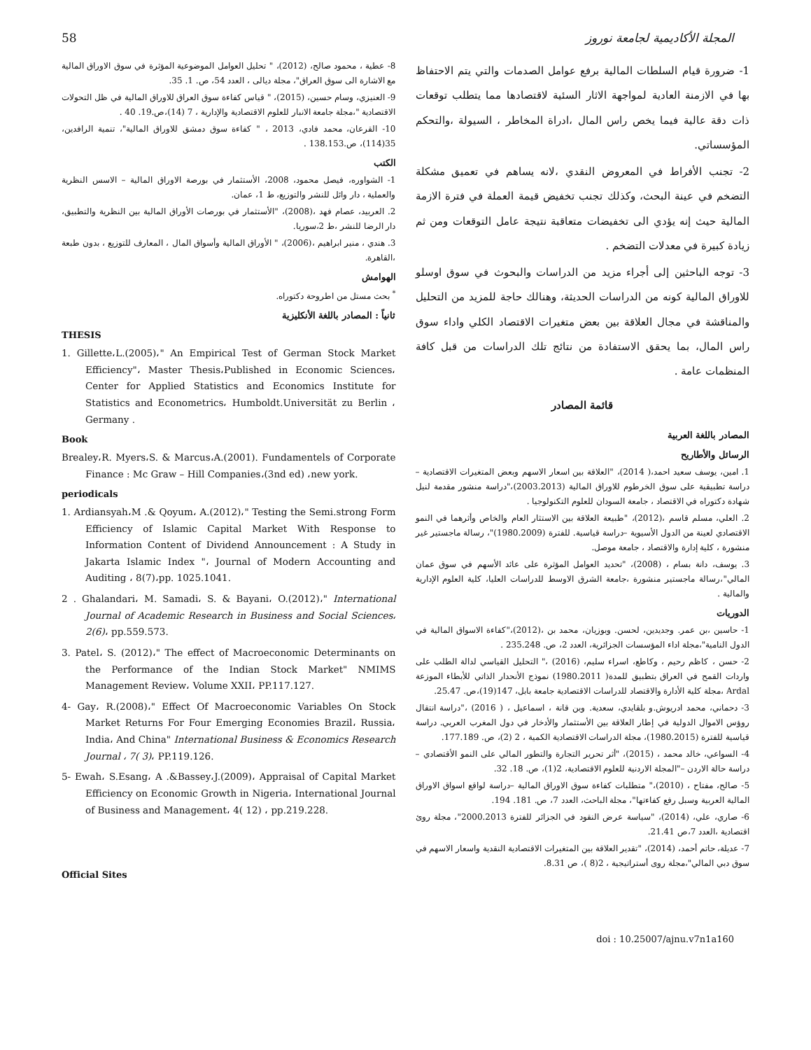58 المجلة الأكاديمية لجامعة نوروز
1- ضرورة قيام السلطات المالية برفع عوامل الصدمات والتي يتم الاحتفاظ بها في الازمنة العادية لمواجهة الاثار السئية لاقتصادها مما يتطلب توقعات ذات دقة عالية فيما يخص راس المال ،ادراة المخاطر ، السيولة ،والتحكم المؤسساتي.
2- تجنب الأفراط في المعروض النقدي ،لانه يساهم في تعميق مشكلة التضخم في عينة البحث، وكذلك تجنب تخفيض قيمة العملة في فترة الازمة المالية حيث إنه يؤدي الى تخفيضات متعاقبة نتيجة عامل التوقعات ومن ثم زيادة كبيرة في معدلات التضخم .
3- توجه الباحثين إلى أجراء مزيد من الدراسات والبحوث في سوق اوسلو للاوراق المالية كونه من الدراسات الحديثة، وهنالك حاجة للمزيد من التحليل والمناقشة في مجال العلاقة بين بعض متغيرات الاقتصاد الكلي واداء سوق راس المال، بما يحقق الاستفادة من نتائج تلك الدراسات من قبل كافة المنظمات عامة .
قائمة المصادر
المصادر باللغة العربية
الرسائل والأطاريح
1. امين، يوسف سعيد احمد،( 2014)، "العلاقة بين اسعار الاسهم وبعض المتغيرات الاقتصادية – دراسة تطبيقية على سوق الخرطوم للاوراق المالية (2003.2013)،"دراسة منشور مقدمة لنيل شهادة دكتوراه في الاقتصاد ، جامعة السودان للعلوم التكنولوجيا .
2. العلي، مسلم قاسم ،(2012)، "طبيعة العلاقة بين الاستثار العام والخاص وأثرهما في النمو الاقتصادي لعينة من الدول الأسيوية –دراسة قياسية. للفترة (1980.2009)"، رسالة ماجستير غير منشورة ، كلية إدارة والاقتصاد ، جامعة موصل.
3. يوسف، دانة بسام ، (2008)، "تحديد العوامل المؤثرة على عائد الأسهم في سوق عمان المالي"،رسالة ماجستير منشورة ،جامعة الشرق الاوسط للدراسات العليا، كلية العلوم الإدارية والمالية .
الدوريات
1- حاسين ،بن عمر. وجديدين، لحسن. وبوزيان، محمد بن ،(2012)،"كفاءة الاسواق المالية في الدول النامية"،مجلة اداء المؤسسات الجزائرية، العدد 2، ص. 235.248 .
2- حسن ، كاظم رحيم ، وكاطع، اسراء سليم، (2016) ،" التحليل القياسي لدالة الطلب على واردات القمح في العراق بتطبيق للمدة( 1980.2011) نموذج الأنحدار الذاتي للأبطاء الموزعة Ardal ،مجلة كلية الأدارة والاقتصاد للدراسات الاقتصادية جامعة بابل، 147(19)،ص. 25.47.
3- دحماني، محمد ادريوش.و بلقايدي، سعدية. وبن قانة ، اسماعيل ، ( 2016) ،"دراسة انتقال روؤس الاموال الدولية في إطار العلاقة بين الأستثمار والأدخار في دول المغرب العربي. دراسة قياسية للفترة (1980.2015)، مجلة الدراسات الاقتصادية الكمية ، 2 (2)، ص. 177.189.
4- السواعي، خالد محمد ، (2015)، "أثر تحرير التجارة والتطور المالي على النمو الأقتصادي – دراسة حالة الاردن –"المجلة الاردنية للعلوم الاقتصادية، 2(1)، ص. 18. 32.
5- صالح، مفتاح ، (2010)،" متطلبات كفاءة سوق الاوراق المالية –دراسة لواقع اسواق الاوراق المالية العربية وسبل رفع كفاءتها"، مجلة الباحث، العدد 7، ص. 181. 194.
6- صاري، علي، (2014)، "سياسة عرض النقود في الجزائر للفترة 2000.2013"، مجلة روئ اقتصادية ،العدد 7،ص 21.41.
7- عديلة، حاتم أحمد، (2014)، "تقدير العلاقة بين المتغيرات الاقتصادية النقدية واسعار الاسهم في سوق دبي المالي"،مجلة روى أستراتيجية ، 2(8 )، ص 8.31.
8- عطية ، محمود صالح، (2012)، " تحليل العوامل الموضوعية المؤثرة في سوق الاوراق المالية مع الاشارة الى سوق العراق"، مجلة ديالى ، العدد 54، ص. 1. 35.
9- العنيزي، وسام حسين، (2015)، " قياس كفاءة سوق العراق للاوراق المالية في ظل التحولات الاقتصادية "،مجلة جامعة الانبار للعلوم الاقتصادية والإدارية ، 7 (14)،ص.19. 40 .
10- القرعان، محمد فادي، 2013 ، " كفاءة سوق دمشق للاوراق المالية"، تنمية الرافدين، 35(114)، ص.138.153 .
الكتب
1- الشواوره، فيصل محمود، 2008، الأستثمار في بورصة الاوراق المالية – الاسس النظرية والعملية ، دار وائل للنشر والتوزيع، ط 1، عمان.
2. العربيد، عصام فهد ،(2008)، "الأستثمار في بورصات الأوراق المالية بين النظرية والتطبيق، دار الرضا للنشر ،ط 2،سوريا.
3. هندي ، منير ابراهيم ،(2006)، " الأوراق المالية وأسواق المال ، المعارف للتوزيع ، بدون طبعة ،القاهرة.
الهوامش
<sup>*</sup> بحث مستل من اطروحة دكتوراه.
ثانياً : المصادر باللغة الأنكليزية
THESIS
1. Gillette،L.(2005)،" An Empirical Test of German Stock Market Efficiency"، Master Thesis،Published in Economic Sciences، Center for Applied Statistics and Economics Institute for Statistics and Econometrics، Humboldt.Universität zu Berlin ، Germany .
Book
Brealey،R. Myers،S. & Marcus،A.(2001). Fundamentels of Corporate Finance : Mc Graw – Hill Companies،(3nd ed) ،new york.
periodicals
1. Ardiansyah،M .& Qoyum، A.(2012)،" Testing the Semi.strong Form Efficiency of Islamic Capital Market With Response to Information Content of Dividend Announcement : A Study in Jakarta Islamic Index "، Journal of Modern Accounting and Auditing ، 8(7)،pp. 1025.1041.
2 . Ghalandari، M. Samadi، S. & Bayani، O.(2012)،" International Journal of Academic Research in Business and Social Sciences، 2(6)، pp.559.573.
3. Patel، S. (2012)،" The effect of Macroeconomic Determinants on the Performance of the Indian Stock Market" NMIMS Management Review، Volume XXII، PP.117.127.
4- Gay، R.(2008)،" Effect Of Macroeconomic Variables On Stock Market Returns For Four Emerging Economies Brazil، Russia، India، And China" International Business & Economics Research Journal ، 7( 3)، PP.119.126.
5- Ewah، S.Esang، A .&Bassey،J.(2009)، Appraisal of Capital Market Efficiency on Economic Growth in Nigeria، International Journal of Business and Management، 4( 12) ، pp.219.228.
Official Sites
doi : 10.25007/ajnu.v7n1a160